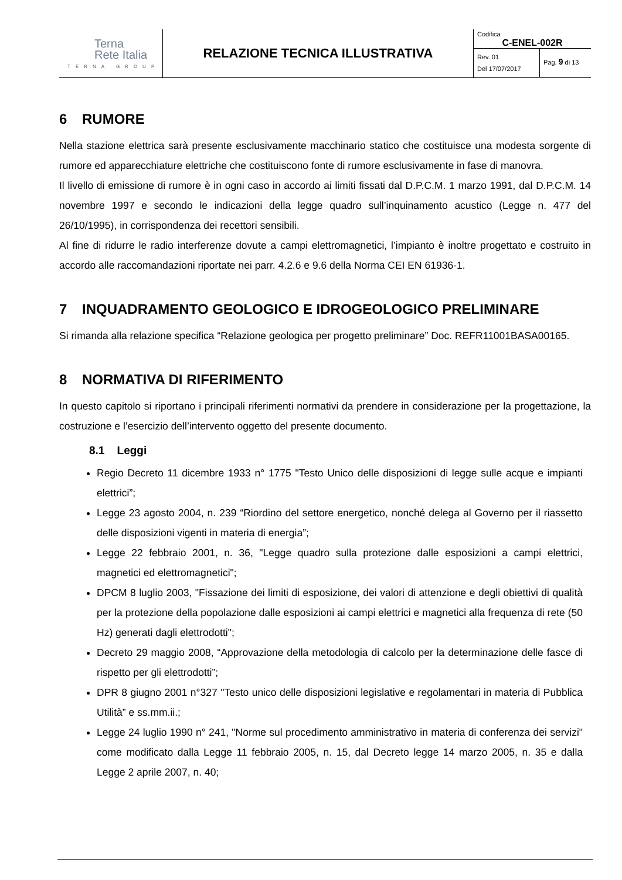| Terna Rete Italia TERNA GROUP | RELAZIONE TECNICA ILLUSTRATIVA | Codifica C-ENEL-002R Rev. 01 Del 17/07/2017 Pag. 9 di 13 |
6 RUMORE
Nella stazione elettrica sarà presente esclusivamente macchinario statico che costituisce una modesta sorgente di rumore ed apparecchiature elettriche che costituiscono fonte di rumore esclusivamente in fase di manovra.
Il livello di emissione di rumore è in ogni caso in accordo ai limiti fissati dal D.P.C.M. 1 marzo 1991, dal D.P.C.M. 14 novembre 1997 e secondo le indicazioni della legge quadro sull’inquinamento acustico (Legge n. 477 del 26/10/1995), in corrispondenza dei recettori sensibili.
Al fine di ridurre le radio interferenze dovute a campi elettromagnetici, l’impianto è inoltre progettato e costruito in accordo alle raccomandazioni riportate nei parr. 4.2.6 e 9.6 della Norma CEI EN 61936-1.
7 INQUADRAMENTO GEOLOGICO E IDROGEOLOGICO PRELIMINARE
Si rimanda alla relazione specifica “Relazione geologica per progetto preliminare” Doc. REFR11001BASA00165.
8 NORMATIVA DI RIFERIMENTO
In questo capitolo si riportano i principali riferimenti normativi da prendere in considerazione per la progettazione, la costruzione e l’esercizio dell’intervento oggetto del presente documento.
8.1 Leggi
Regio Decreto 11 dicembre 1933 n° 1775 "Testo Unico delle disposizioni di legge sulle acque e impianti elettrici”;
Legge 23 agosto 2004, n. 239 “Riordino del settore energetico, nonché delega al Governo per il riassetto delle disposizioni vigenti in materia di energia”;
Legge 22 febbraio 2001, n. 36, "Legge quadro sulla protezione dalle esposizioni a campi elettrici, magnetici ed elettromagnetici";
DPCM 8 luglio 2003, "Fissazione dei limiti di esposizione, dei valori di attenzione e degli obiettivi di qualità per la protezione della popolazione dalle esposizioni ai campi elettrici e magnetici alla frequenza di rete (50 Hz) generati dagli elettrodotti";
Decreto 29 maggio 2008, “Approvazione della metodologia di calcolo per la determinazione delle fasce di rispetto per gli elettrodotti”;
DPR 8 giugno 2001 n°327 "Testo unico delle disposizioni legislative e regolamentari in materia di Pubblica Utilità” e ss.mm.ii.;
Legge 24 luglio 1990 n° 241, "Norme sul procedimento amministrativo in materia di conferenza dei servizi" come modificato dalla Legge 11 febbraio 2005, n. 15, dal Decreto legge 14 marzo 2005, n. 35 e dalla Legge 2 aprile 2007, n. 40;